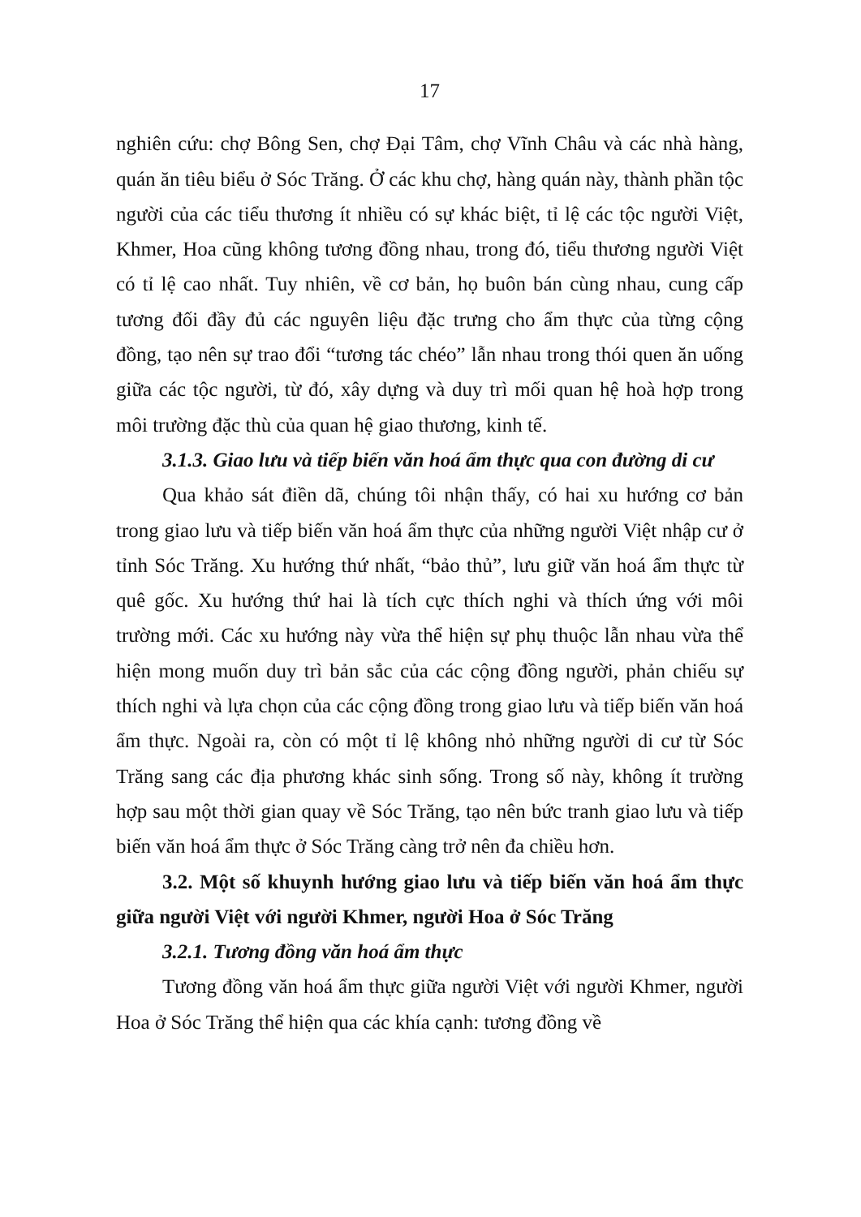17
nghiên cứu: chợ Bông Sen, chợ Đại Tâm, chợ Vĩnh Châu và các nhà hàng, quán ăn tiêu biểu ở Sóc Trăng. Ở các khu chợ, hàng quán này, thành phần tộc người của các tiểu thương ít nhiều có sự khác biệt, tỉ lệ các tộc người Việt, Khmer, Hoa cũng không tương đồng nhau, trong đó, tiểu thương người Việt có tỉ lệ cao nhất. Tuy nhiên, về cơ bản, họ buôn bán cùng nhau, cung cấp tương đối đầy đủ các nguyên liệu đặc trưng cho ẩm thực của từng cộng đồng, tạo nên sự trao đổi “tương tác chéo” lẫn nhau trong thói quen ăn uống giữa các tộc người, từ đó, xây dựng và duy trì mối quan hệ hoà hợp trong môi trường đặc thù của quan hệ giao thương, kinh tế.
3.1.3. Giao lưu và tiếp biến văn hoá ẩm thực qua con đường di cư
Qua khảo sát điền dã, chúng tôi nhận thấy, có hai xu hướng cơ bản trong giao lưu và tiếp biến văn hoá ẩm thực của những người Việt nhập cư ở tỉnh Sóc Trăng. Xu hướng thứ nhất, “bảo thủ”, lưu giữ văn hoá ẩm thực từ quê gốc. Xu hướng thứ hai là tích cực thích nghi và thích ứng với môi trường mới. Các xu hướng này vừa thể hiện sự phụ thuộc lẫn nhau vừa thể hiện mong muốn duy trì bản sắc của các cộng đồng người, phản chiếu sự thích nghi và lựa chọn của các cộng đồng trong giao lưu và tiếp biến văn hoá ẩm thực. Ngoài ra, còn có một tỉ lệ không nhỏ những người di cư từ Sóc Trăng sang các địa phương khác sinh sống. Trong số này, không ít trường hợp sau một thời gian quay về Sóc Trăng, tạo nên bức tranh giao lưu và tiếp biến văn hoá ẩm thực ở Sóc Trăng càng trở nên đa chiều hơn.
3.2. Một số khuynh hướng giao lưu và tiếp biến văn hoá ẩm thực giữa người Việt với người Khmer, người Hoa ở Sóc Trăng
3.2.1. Tương đồng văn hoá ẩm thực
Tương đồng văn hoá ẩm thực giữa người Việt với người Khmer, người Hoa ở Sóc Trăng thể hiện qua các khía cạnh: tương đồng về